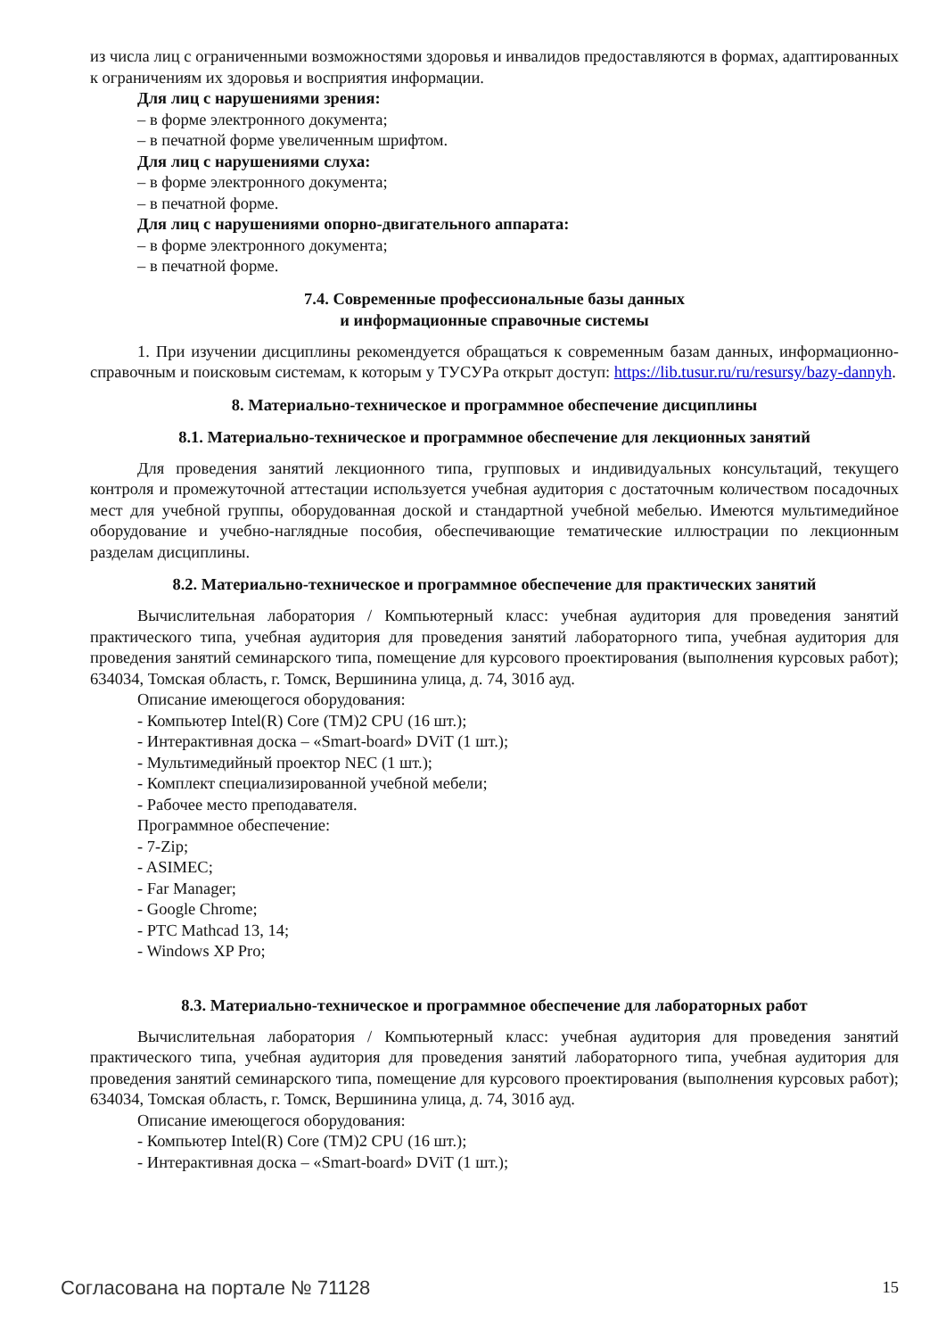из числа лиц с ограниченными возможностями здоровья и инвалидов предоставляются в формах, адаптированных к ограничениям их здоровья и восприятия информации.
Для лиц с нарушениями зрения:
– в форме электронного документа;
– в печатной форме увеличенным шрифтом.
Для лиц с нарушениями слуха:
– в форме электронного документа;
– в печатной форме.
Для лиц с нарушениями опорно-двигательного аппарата:
– в форме электронного документа;
– в печатной форме.
7.4. Современные профессиональные базы данных
и информационные справочные системы
1. При изучении дисциплины рекомендуется обращаться к современным базам данных, информационно-справочным и поисковым системам, к которым у ТУСУРа открыт доступ: https://lib.tusur.ru/ru/resursy/bazy-dannyh.
8. Материально-техническое и программное обеспечение дисциплины
8.1. Материально-техническое и программное обеспечение для лекционных занятий
Для проведения занятий лекционного типа, групповых и индивидуальных консультаций, текущего контроля и промежуточной аттестации используется учебная аудитория с достаточным количеством посадочных мест для учебной группы, оборудованная доской и стандартной учебной мебелью. Имеются мультимедийное оборудование и учебно-наглядные пособия, обеспечивающие тематические иллюстрации по лекционным разделам дисциплины.
8.2. Материально-техническое и программное обеспечение для практических занятий
Вычислительная лаборатория / Компьютерный класс: учебная аудитория для проведения занятий практического типа, учебная аудитория для проведения занятий лабораторного типа, учебная аудитория для проведения занятий семинарского типа, помещение для курсового проектирования (выполнения курсовых работ); 634034, Томская область, г. Томск, Вершинина улица, д. 74, 301б ауд.
Описание имеющегося оборудования:
- Компьютер Intel(R) Core (TM)2 CPU (16 шт.);
- Интерактивная доска – «Smart-board» DViT (1 шт.);
- Мультимедийный проектор NEC (1 шт.);
- Комплект специализированной учебной мебели;
- Рабочее место преподавателя.
Программное обеспечение:
- 7-Zip;
- ASIMEC;
- Far Manager;
- Google Chrome;
- PTC Mathcad 13, 14;
- Windows XP Pro;
8.3. Материально-техническое и программное обеспечение для лабораторных работ
Вычислительная лаборатория / Компьютерный класс: учебная аудитория для проведения занятий практического типа, учебная аудитория для проведения занятий лабораторного типа, учебная аудитория для проведения занятий семинарского типа, помещение для курсового проектирования (выполнения курсовых работ); 634034, Томская область, г. Томск, Вершинина улица, д. 74, 301б ауд.
Описание имеющегося оборудования:
- Компьютер Intel(R) Core (TM)2 CPU (16 шт.);
- Интерактивная доска – «Smart-board» DViT (1 шт.);
Согласована на портале № 71128 15